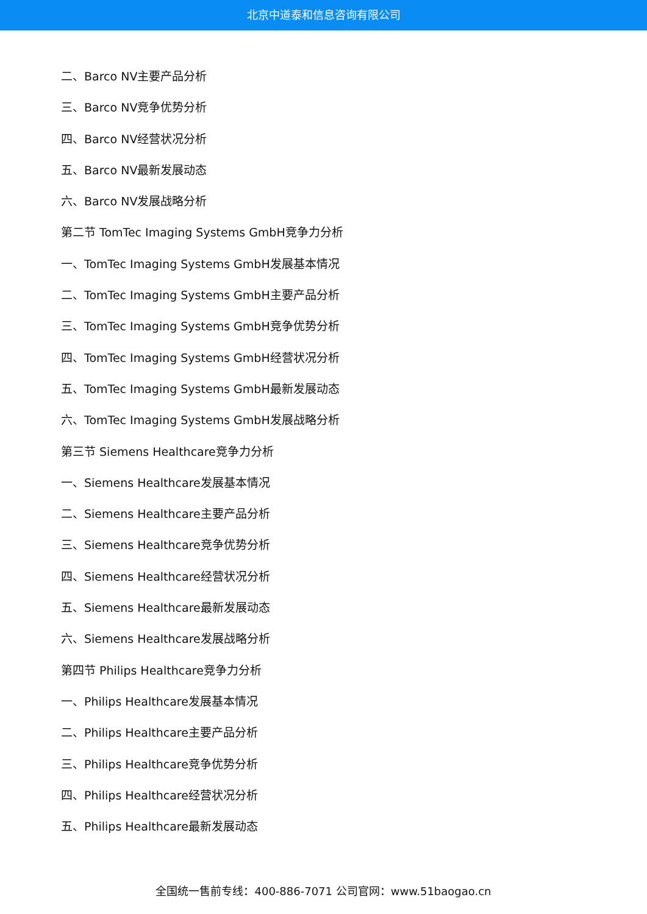北京中道泰和信息咨询有限公司
二、Barco NV主要产品分析
三、Barco NV竞争优势分析
四、Barco NV经营状况分析
五、Barco NV最新发展动态
六、Barco NV发展战略分析
第二节 TomTec Imaging Systems GmbH竞争力分析
一、TomTec Imaging Systems GmbH发展基本情况
二、TomTec Imaging Systems GmbH主要产品分析
三、TomTec Imaging Systems GmbH竞争优势分析
四、TomTec Imaging Systems GmbH经营状况分析
五、TomTec Imaging Systems GmbH最新发展动态
六、TomTec Imaging Systems GmbH发展战略分析
第三节 Siemens Healthcare竞争力分析
一、Siemens Healthcare发展基本情况
二、Siemens Healthcare主要产品分析
三、Siemens Healthcare竞争优势分析
四、Siemens Healthcare经营状况分析
五、Siemens Healthcare最新发展动态
六、Siemens Healthcare发展战略分析
第四节 Philips Healthcare竞争力分析
一、Philips Healthcare发展基本情况
二、Philips Healthcare主要产品分析
三、Philips Healthcare竞争优势分析
四、Philips Healthcare经营状况分析
五、Philips Healthcare最新发展动态
全国统一售前专线：400-886-7071 公司官网：www.51baogao.cn